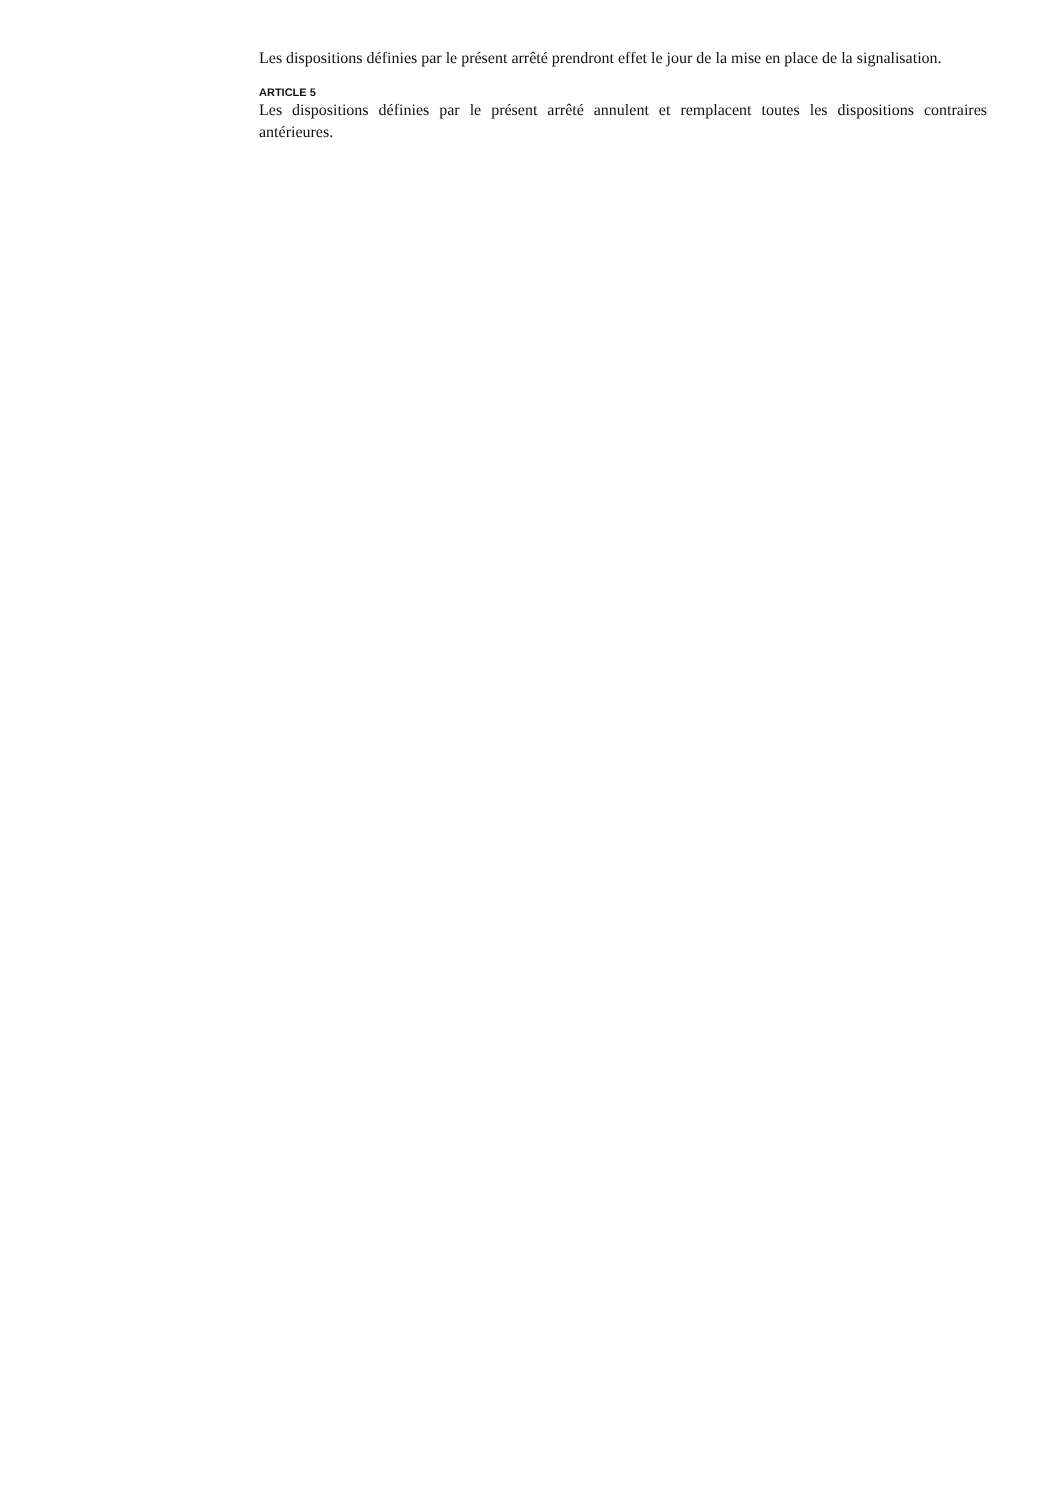Les dispositions définies par le présent arrêté prendront effet le jour de la mise en place de la signalisation.
ARTICLE 5
Les dispositions définies par le présent arrêté annulent et remplacent toutes les dispositions contraires antérieures.